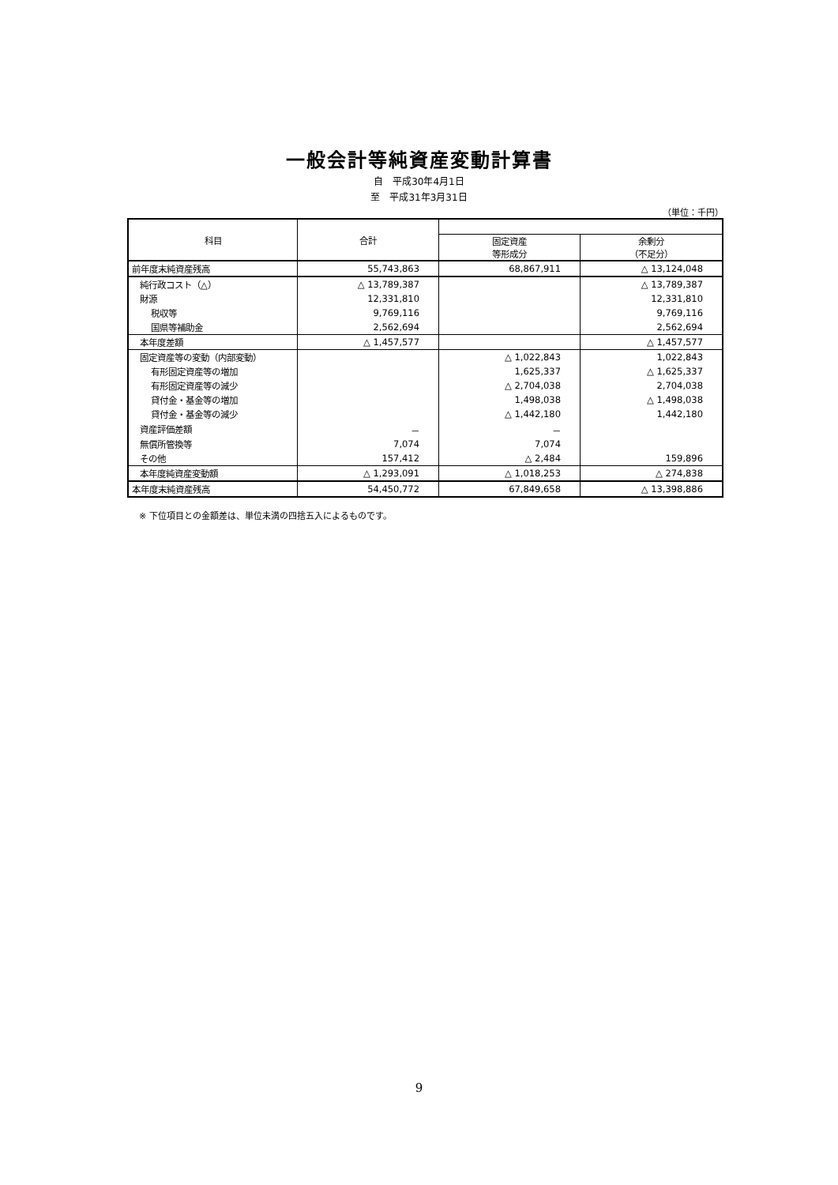一般会計等純資産変動計算書
自　平成30年4月1日
至　平成31年3月31日
（単位：千円）
| 科目 | 合計 | | |
| --- | --- | --- | --- |
| | | 固定資産 等形成分 | 余剰分 （不足分） |
| 前年度末純資産残高 | 55,743,863 | 68,867,911 | △ 13,124,048 |
| 純行政コスト（△） | △ 13,789,387 | | △ 13,789,387 |
| 財源 | 12,331,810 | | 12,331,810 |
| 税収等 | 9,769,116 | | 9,769,116 |
| 国県等補助金 | 2,562,694 | | 2,562,694 |
| 本年度差額 | △ 1,457,577 | | △ 1,457,577 |
| 固定資産等の変動（内部変動） | | △ 1,022,843 | 1,022,843 |
| 有形固定資産等の増加 | | 1,625,337 | △ 1,625,337 |
| 有形固定資産等の減少 | | △ 2,704,038 | 2,704,038 |
| 貸付金・基金等の増加 | | 1,498,038 | △ 1,498,038 |
| 貸付金・基金等の減少 | | △ 1,442,180 | 1,442,180 |
| 資産評価差額 | － | － | |
| 無償所管換等 | 7,074 | 7,074 | |
| その他 | 157,412 | △ 2,484 | 159,896 |
| 本年度純資産変動額 | △ 1,293,091 | △ 1,018,253 | △ 274,838 |
| 本年度末純資産残高 | 54,450,772 | 67,849,658 | △ 13,398,886 |
※ 下位項目との金額差は、単位未満の四捨五入によるものです。
9